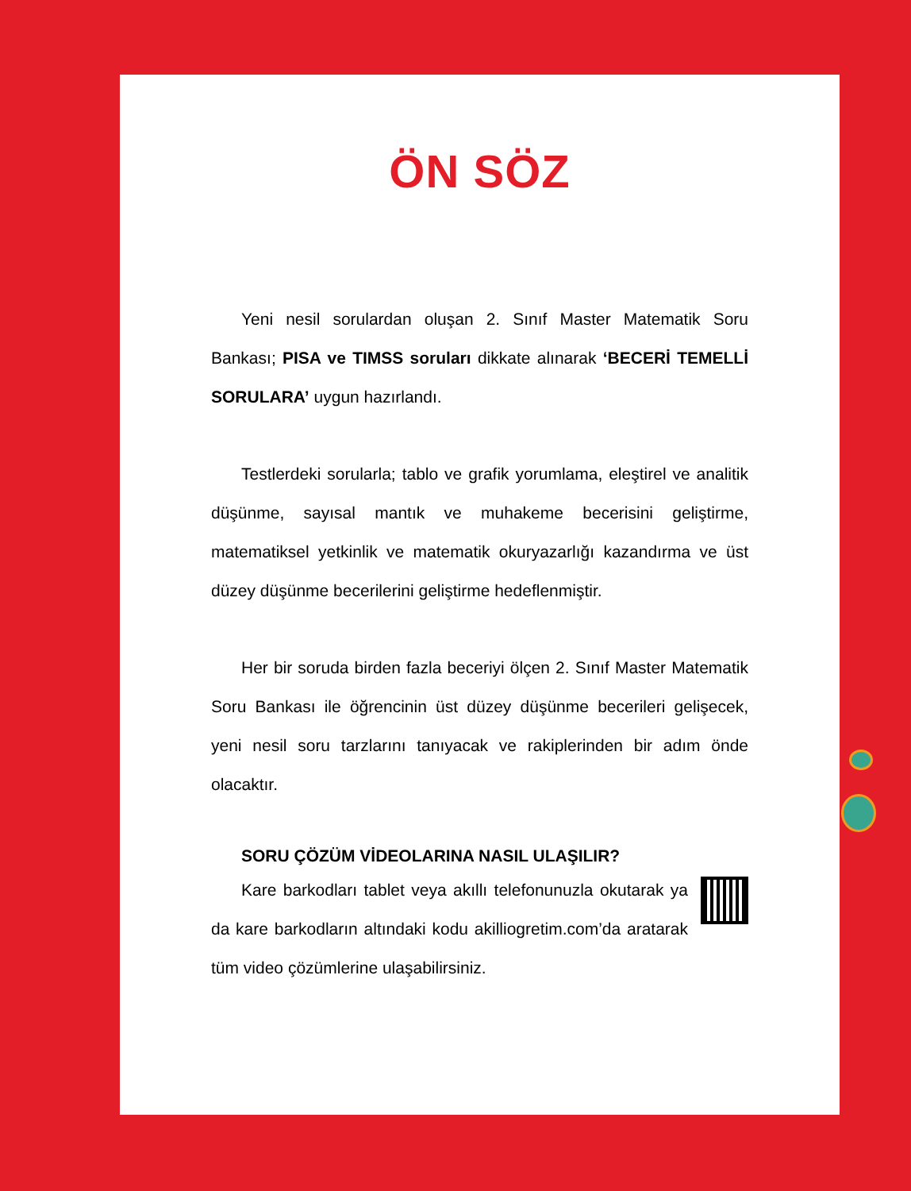ÖN SÖZ
Yeni nesil sorulardan oluşan 2. Sınıf Master Matematik Soru Bankası; PISA ve TIMSS soruları dikkate alınarak ‘BECERİ TEMELLİ SORULARA’ uygun hazırlandı.
Testlerdeki sorularla; tablo ve grafik yorumlama, eleştirel ve analitik düşünme, sayısal mantık ve muhakeme becerisini geliştirme, matematiksel yetkinlik ve matematik okuryazarlığı kazandırma ve üst düzey düşünme becerilerini geliştirme hedeflenmiştir.
Her bir soruda birden fazla beceriyi ölçen 2. Sınıf Master Matematik Soru Bankası ile öğrencinin üst düzey düşünme becerileri gelişecek, yeni nesil soru tarzlarını tanıyacak ve rakiplerinden bir adım önde olacaktır.
SORU ÇÖZÜM VİDEOLARINA NASIL ULAŞILIR?
Kare barkodları tablet veya akıllı telefonunuzla okutarak ya da kare barkodların altındaki kodu akilliogretim.com’da aratarak tüm video çözümlerine ulaşabilirsiniz.